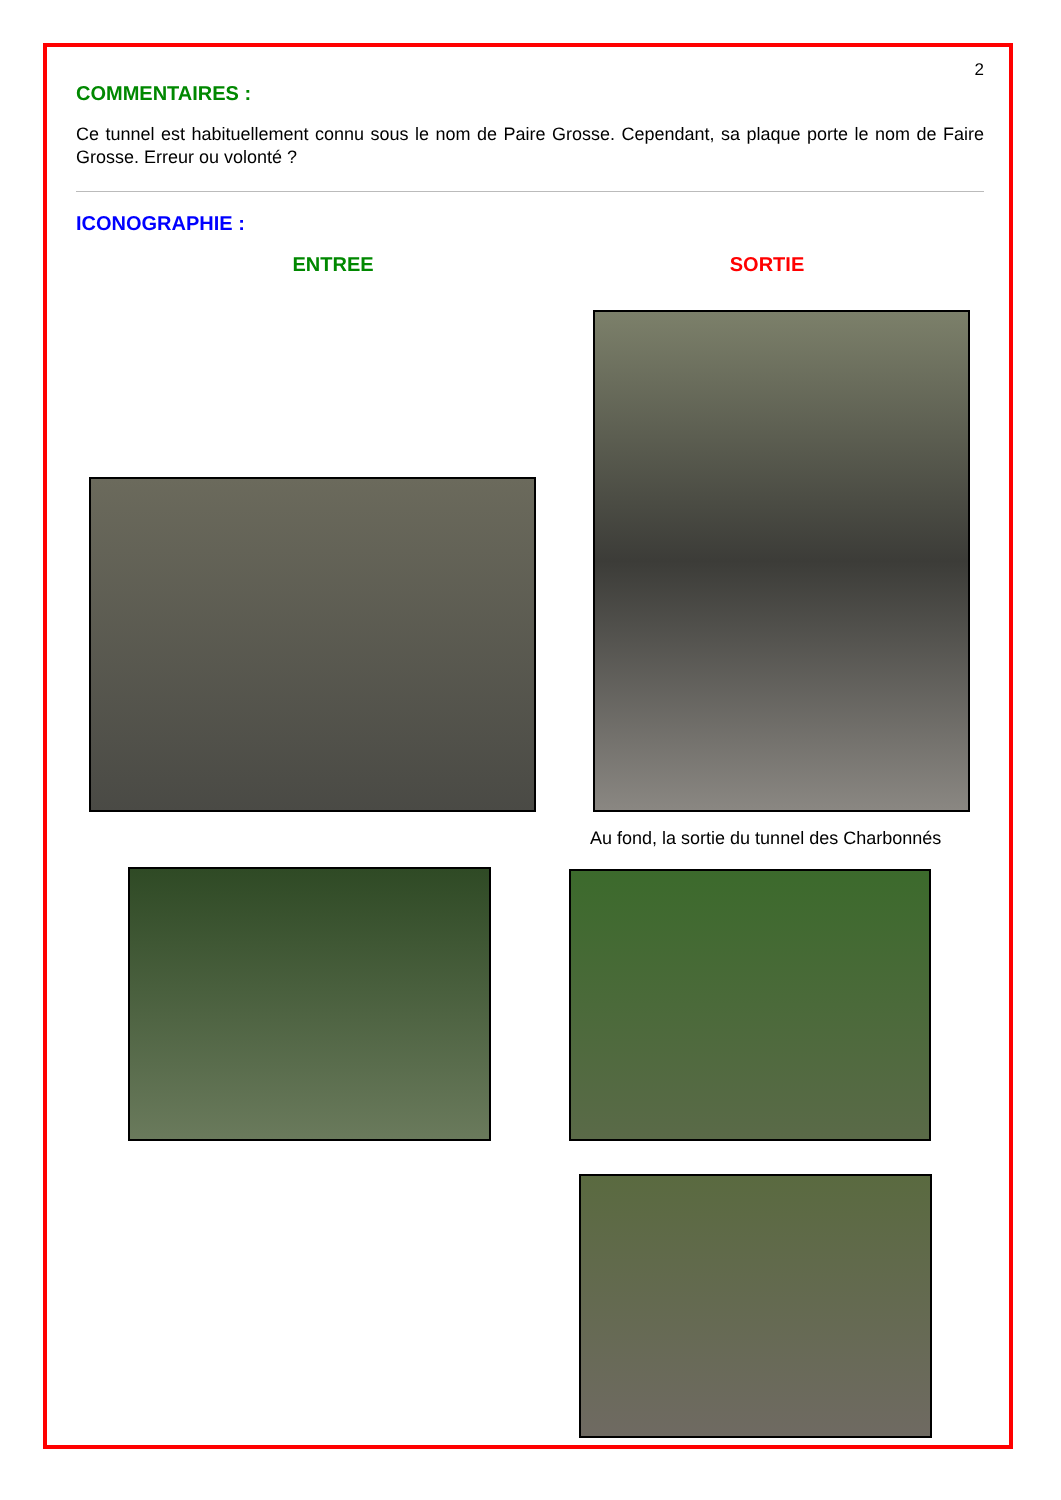2
COMMENTAIRES :
Ce tunnel est habituellement connu sous le nom de Paire Grosse. Cependant, sa plaque porte le nom de Faire Grosse. Erreur ou volonté ?
ICONOGRAPHIE :
ENTREE SORTIE
Au fond, la sortie du tunnel des Charbonnés